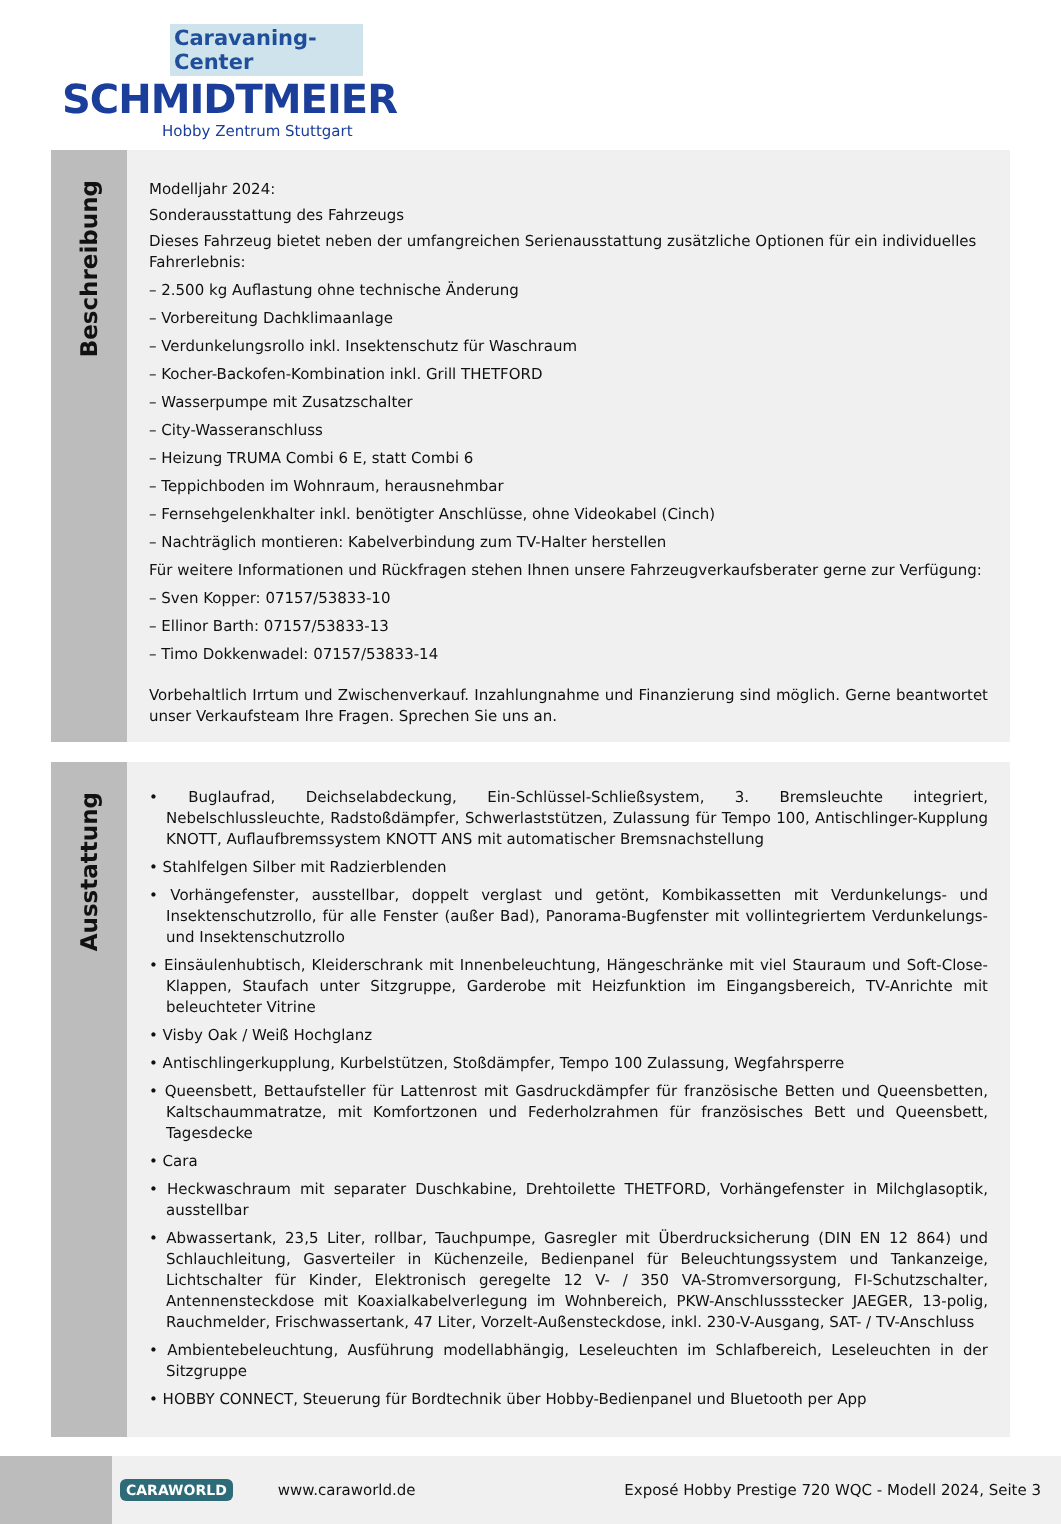Caravaning-Center
SCHMIDTMEIER
Hobby Zentrum Stuttgart
Beschreibung
Modelljahr 2024:
Sonderausstattung des Fahrzeugs
Dieses Fahrzeug bietet neben der umfangreichen Serienausstattung zusätzliche Optionen für ein individuelles Fahrerlebnis:
– 2.500 kg Auflastung ohne technische Änderung
– Vorbereitung Dachklimaanlage
– Verdunkelungsrollo inkl. Insektenschutz für Waschraum
– Kocher-Backofen-Kombination inkl. Grill THETFORD
– Wasserpumpe mit Zusatzschalter
– City-Wasseranschluss
– Heizung TRUMA Combi 6 E, statt Combi 6
– Teppichboden im Wohnraum, herausnehmbar
– Fernsehgelenkhalter inkl. benötigter Anschlüsse, ohne Videokabel (Cinch)
– Nachträglich montieren: Kabelverbindung zum TV-Halter herstellen
Für weitere Informationen und Rückfragen stehen Ihnen unsere Fahrzeugverkaufsberater gerne zur Verfügung:
– Sven Kopper: 07157/53833-10
– Ellinor Barth: 07157/53833-13
– Timo Dokkenwadel: 07157/53833-14
Vorbehaltlich Irrtum und Zwischenverkauf. Inzahlungnahme und Finanzierung sind möglich. Gerne beantwortet unser Verkaufsteam Ihre Fragen. Sprechen Sie uns an.
Ausstattung
• Buglaufrad, Deichselabdeckung, Ein-Schlüssel-Schließsystem, 3. Bremsleuchte integriert, Nebelschlussleuchte, Radstoßdämpfer, Schwerlaststützen, Zulassung für Tempo 100, Antischlinger-Kupplung KNOTT, Auflaufbremssystem KNOTT ANS mit automatischer Bremsnachstellung
• Stahlfelgen Silber mit Radzierblenden
• Vorhängefenster, ausstellbar, doppelt verglast und getönt, Kombikassetten mit Verdunkelungs- und Insektenschutzrollo, für alle Fenster (außer Bad), Panorama-Bugfenster mit vollintegriertem Verdunkelungs- und Insektenschutzrollo
• Einsäulenhubtisch, Kleiderschrank mit Innenbeleuchtung, Hängeschränke mit viel Stauraum und Soft-Close-Klappen, Staufach unter Sitzgruppe, Garderobe mit Heizfunktion im Eingangsbereich, TV-Anrichte mit beleuchteter Vitrine
• Visby Oak / Weiß Hochglanz
• Antischlingerkupplung, Kurbelstützen, Stoßdämpfer, Tempo 100 Zulassung, Wegfahrsperre
• Queensbett, Bettaufsteller für Lattenrost mit Gasdruckdämpfer für französische Betten und Queensbetten, Kaltschaummatratze, mit Komfortzonen und Federholzrahmen für französisches Bett und Queensbett, Tagesdecke
• Cara
• Heckwaschraum mit separater Duschkabine, Drehtoilette THETFORD, Vorhängefenster in Milchglasoptik, ausstellbar
• Abwassertank, 23,5 Liter, rollbar, Tauchpumpe, Gasregler mit Überdrucksicherung (DIN EN 12 864) und Schlauchleitung, Gasverteiler in Küchenzeile, Bedienpanel für Beleuchtungssystem und Tankanzeige, Lichtschalter für Kinder, Elektronisch geregelte 12 V- / 350 VA-Stromversorgung, FI-Schutzschalter, Antennensteckdose mit Koaxialkabelverlegung im Wohnbereich, PKW-Anschlussstecker JAEGER, 13-polig, Rauchmelder, Frischwassertank, 47 Liter, Vorzelt-Außensteckdose, inkl. 230-V-Ausgang, SAT- / TV-Anschluss
• Ambientebeleuchtung, Ausführung modellabhängig, Leseleuchten im Schlafbereich, Leseleuchten in der Sitzgruppe
• HOBBY CONNECT, Steuerung für Bordtechnik über Hobby-Bedienpanel und Bluetooth per App
CARAWORLD www.caraworld.de Exposé Hobby Prestige 720 WQC - Modell 2024, Seite 3